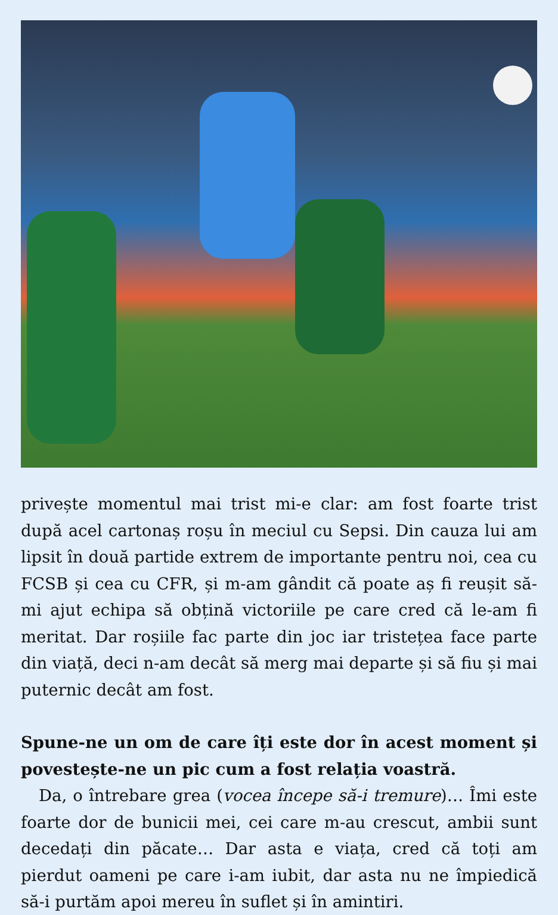privește momentul mai trist mi-e clar: am fost foarte trist după acel cartonaș roșu în meciul cu Sepsi. Din cauza lui am lipsit în două partide extrem de importante pentru noi, cea cu FCSB și cea cu CFR, și m-am gândit că poate aș fi reușit să-mi ajut echipa să obțină victoriile pe care cred că le-am fi meritat. Dar roșiile fac parte din joc iar tristețea face parte din viață, deci n-am decât să merg mai departe și să fiu și mai puternic decât am fost.
Spune-ne un om de care îți este dor în acest moment și povestește-ne un pic cum a fost relația voastră.
Da, o întrebare grea (vocea începe să-i tremure)… Îmi este foarte dor de bunicii mei, cei care m-au crescut, ambii sunt decedați din păcate… Dar asta e viața, cred că toți am pierdut oameni pe care i-am iubit, dar asta nu ne împiedică să-i purtăm apoi mereu în suflet și în amintiri.